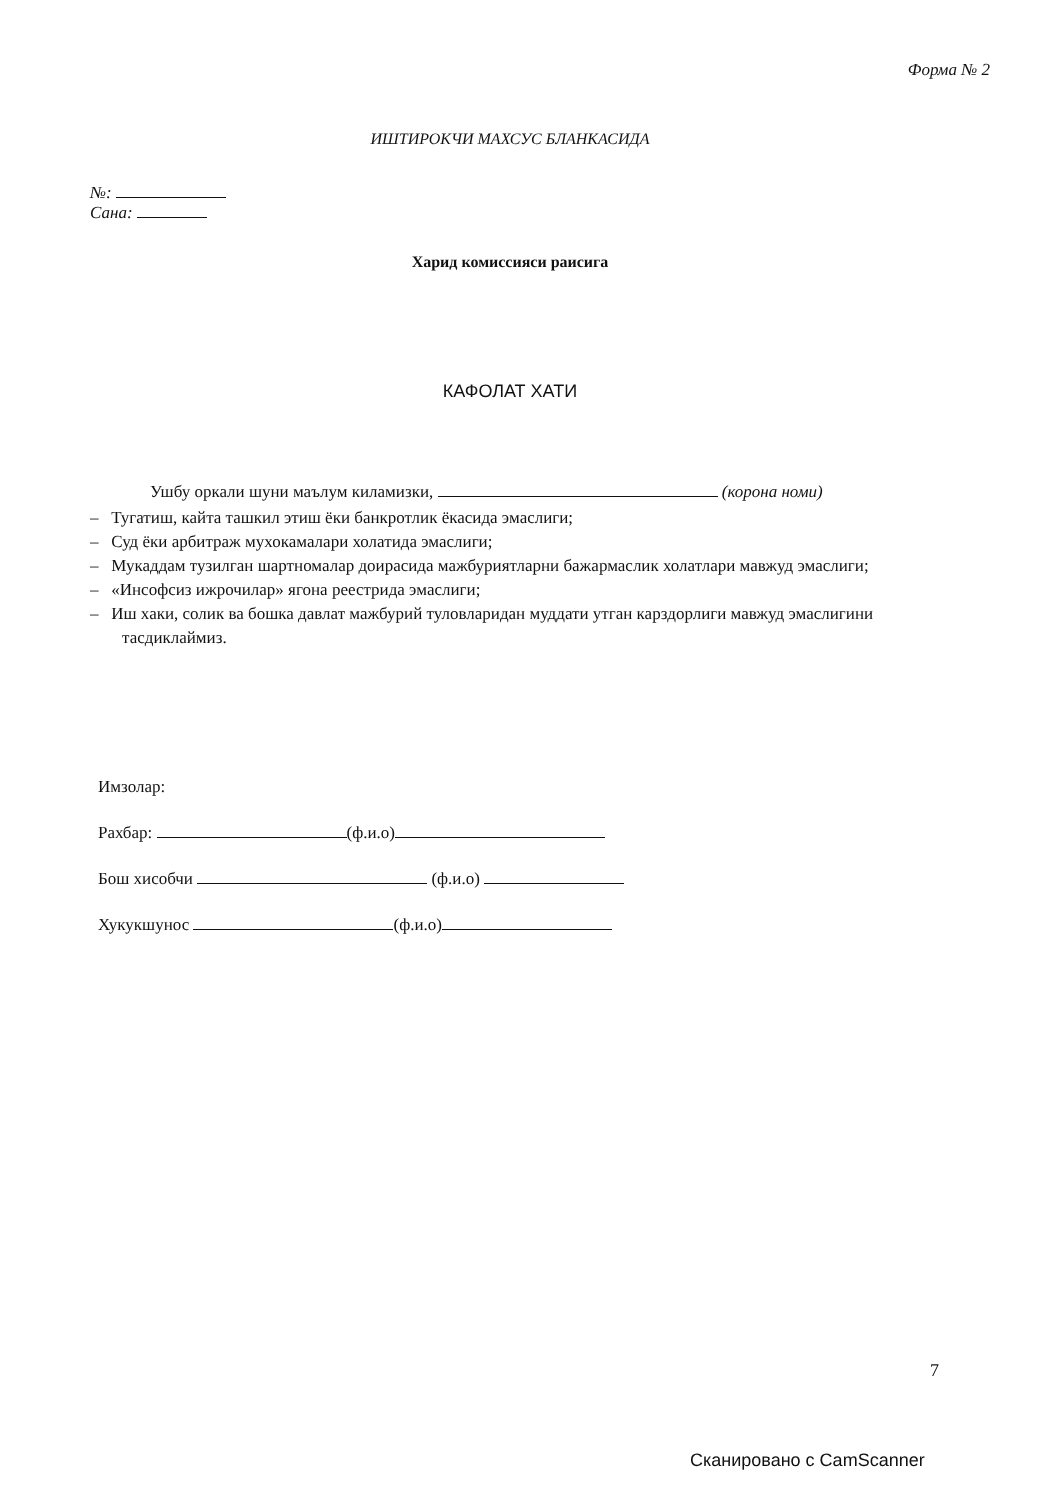Форма № 2
ИШТИРОКЧИ МАХСУС БЛАНКАСИДА
№:
Сана:
Харид комиссияси раисига
КАФОЛАТ ХАТИ
Ушбу оркали шуни маълум киламизки, (корона номи)
– Тугатиш, кайта ташкил этиш ёки банкротлик ёкасида эмаслиги;
– Суд ёки арбитраж мухокамалари холатида эмаслиги;
– Мукаддам тузилган шартномалар доирасида мажбуриятларни бажармаслик холатлари мавжуд эмаслиги;
– «Инсофсиз ижрочилар» ягона реестрида эмаслиги;
– Иш хаки, солик ва бошка давлат мажбурий туловларидан муддати утган карздорлиги мавжуд эмаслигини тасдиклаймиз.
Имзолар:
Рахбар: (ф.и.о)
Бош хисобчи (ф.и.о)
Хукукшунос (ф.и.о)
7
Сканировано с CamScanner